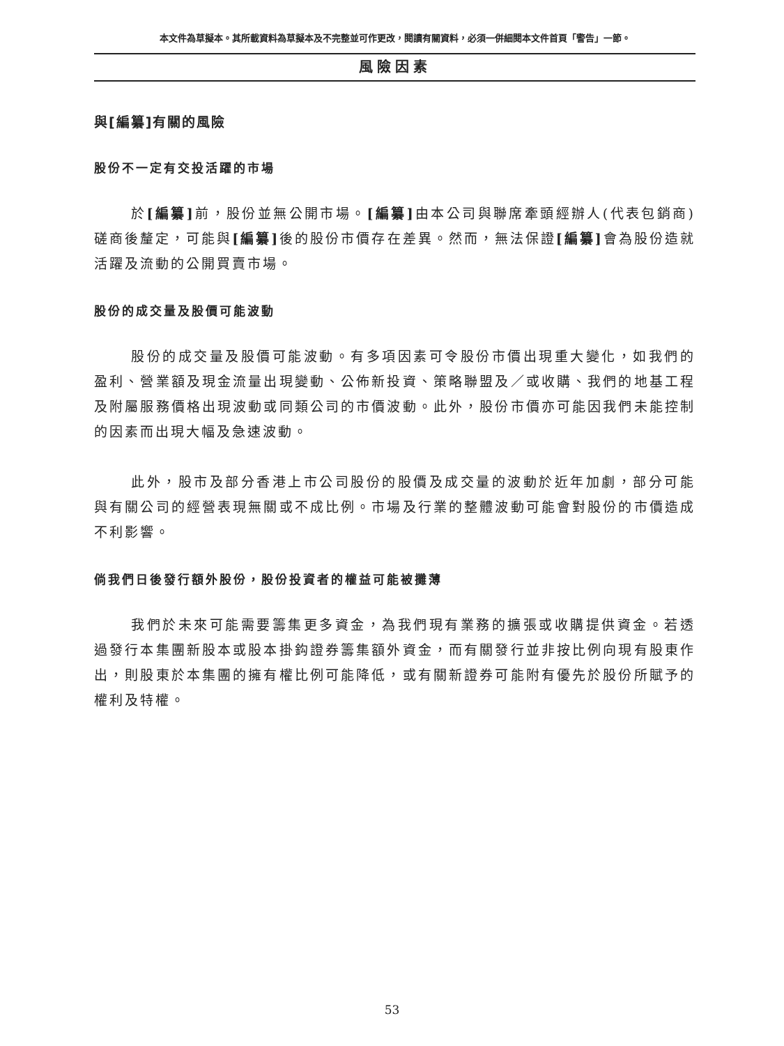本文件為草擬本。其所載資料為草擬本及不完整並可作更改，閱讀有關資料，必須一併細閱本文件首頁「警告」一節。
風險因素
與[編纂]有關的風險
股份不一定有交投活躍的市場
於[編纂] 前，股份並無公開市場。[編纂] 由本公司與聯席牽頭經辦人(代表包銷商)磋商後釐定，可能與[編纂] 後的股份市價存在差異。然而，無法保證[編纂] 會為股份造就活躍及流動的公開買賣市場。
股份的成交量及股價可能波動
股份的成交量及股價可能波動。有多項因素可令股份市價出現重大變化，如我們的盈利、營業額及現金流量出現變動、公佈新投資、策略聯盟及／或收購、我們的地基工程及附屬服務價格出現波動或同類公司的市價波動。此外，股份市價亦可能因我們未能控制的因素而出現大幅及急速波動。
此外，股市及部分香港上市公司股份的股價及成交量的波動於近年加劇，部分可能與有關公司的經營表現無關或不成比例。市場及行業的整體波動可能會對股份的市價造成不利影響。
倘我們日後發行額外股份，股份投資者的權益可能被攤薄
我們於未來可能需要籌集更多資金，為我們現有業務的擴張或收購提供資金。若透過發行本集團新股本或股本掛鈎證券籌集額外資金，而有關發行並非按比例向現有股東作出，則股東於本集團的擁有權比例可能降低，或有關新證券可能附有優先於股份所賦予的權利及特權。
53